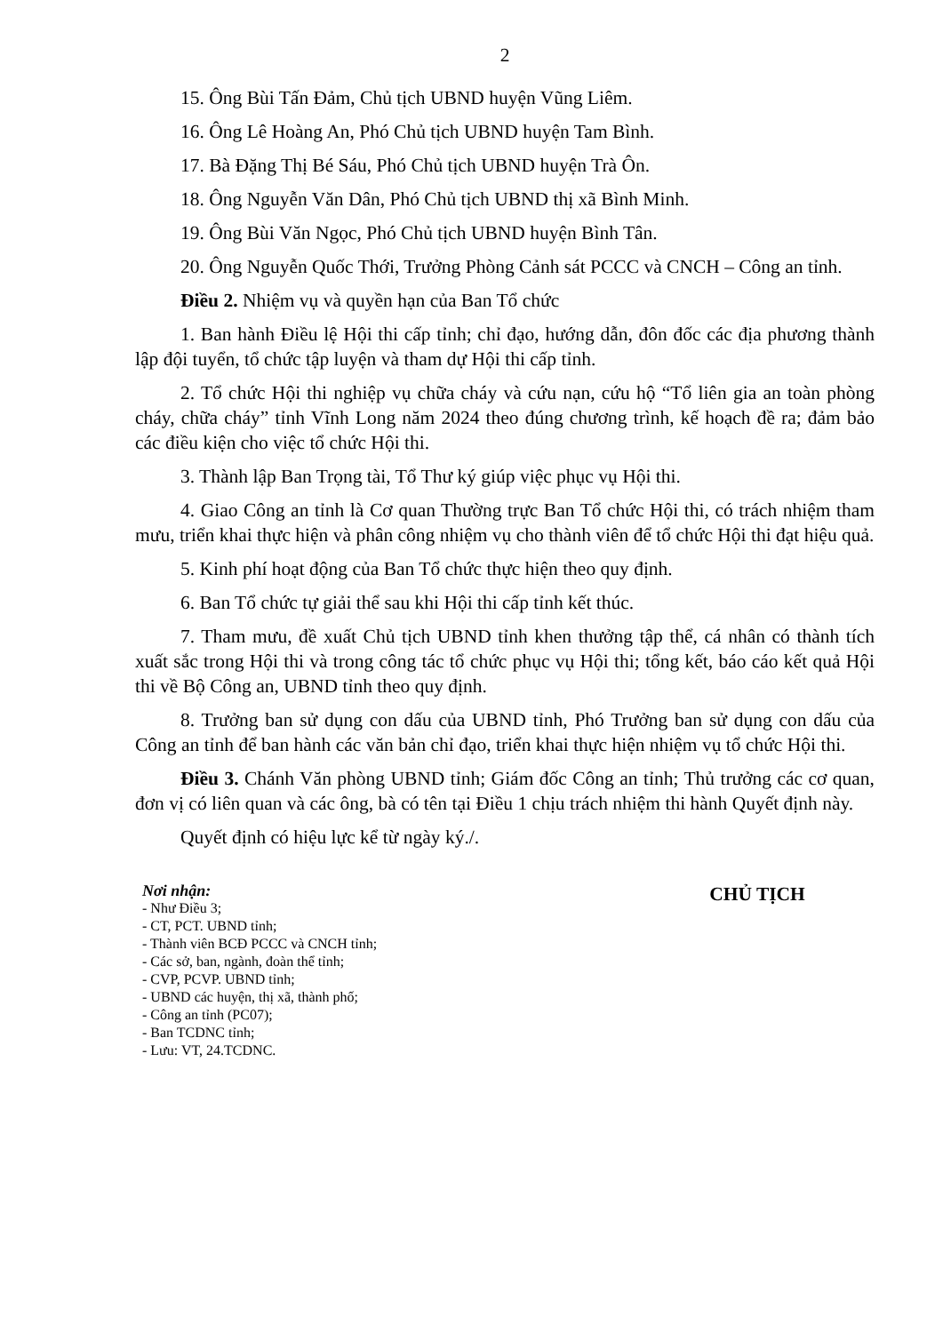2
15. Ông Bùi Tấn Đảm, Chủ tịch UBND huyện Vũng Liêm.
16. Ông Lê Hoàng An, Phó Chủ tịch UBND huyện Tam Bình.
17. Bà Đặng Thị Bé Sáu, Phó Chủ tịch UBND huyện Trà Ôn.
18. Ông Nguyễn Văn Dân, Phó Chủ tịch UBND thị xã Bình Minh.
19. Ông Bùi Văn Ngọc, Phó Chủ tịch UBND huyện Bình Tân.
20. Ông Nguyễn Quốc Thới, Trưởng Phòng Cảnh sát PCCC và CNCH – Công an tỉnh.
Điều 2. Nhiệm vụ và quyền hạn của Ban Tổ chức
1. Ban hành Điều lệ Hội thi cấp tỉnh; chỉ đạo, hướng dẫn, đôn đốc các địa phương thành lập đội tuyển, tổ chức tập luyện và tham dự Hội thi cấp tỉnh.
2. Tổ chức Hội thi nghiệp vụ chữa cháy và cứu nạn, cứu hộ “Tổ liên gia an toàn phòng cháy, chữa cháy” tỉnh Vĩnh Long năm 2024 theo đúng chương trình, kế hoạch đề ra; đảm bảo các điều kiện cho việc tổ chức Hội thi.
3. Thành lập Ban Trọng tài, Tổ Thư ký giúp việc phục vụ Hội thi.
4. Giao Công an tỉnh là Cơ quan Thường trực Ban Tổ chức Hội thi, có trách nhiệm tham mưu, triển khai thực hiện và phân công nhiệm vụ cho thành viên để tổ chức Hội thi đạt hiệu quả.
5. Kinh phí hoạt động của Ban Tổ chức thực hiện theo quy định.
6. Ban Tổ chức tự giải thể sau khi Hội thi cấp tỉnh kết thúc.
7. Tham mưu, đề xuất Chủ tịch UBND tỉnh khen thưởng tập thể, cá nhân có thành tích xuất sắc trong Hội thi và trong công tác tổ chức phục vụ Hội thi; tổng kết, báo cáo kết quả Hội thi về Bộ Công an, UBND tỉnh theo quy định.
8. Trưởng ban sử dụng con dấu của UBND tỉnh, Phó Trưởng ban sử dụng con dấu của Công an tỉnh để ban hành các văn bản chỉ đạo, triển khai thực hiện nhiệm vụ tổ chức Hội thi.
Điều 3. Chánh Văn phòng UBND tỉnh; Giám đốc Công an tỉnh; Thủ trưởng các cơ quan, đơn vị có liên quan và các ông, bà có tên tại Điều 1 chịu trách nhiệm thi hành Quyết định này.
Quyết định có hiệu lực kể từ ngày ký./.
Nơi nhận:
- Như Điều 3;
- CT, PCT. UBND tỉnh;
- Thành viên BCĐ PCCC và CNCH tỉnh;
- Các sở, ban, ngành, đoàn thể tỉnh;
- CVP, PCVP. UBND tỉnh;
- UBND các huyện, thị xã, thành phố;
- Công an tỉnh (PC07);
- Ban TCDNC tỉnh;
- Lưu: VT, 24.TCDNC.
CHỦ TỊCH